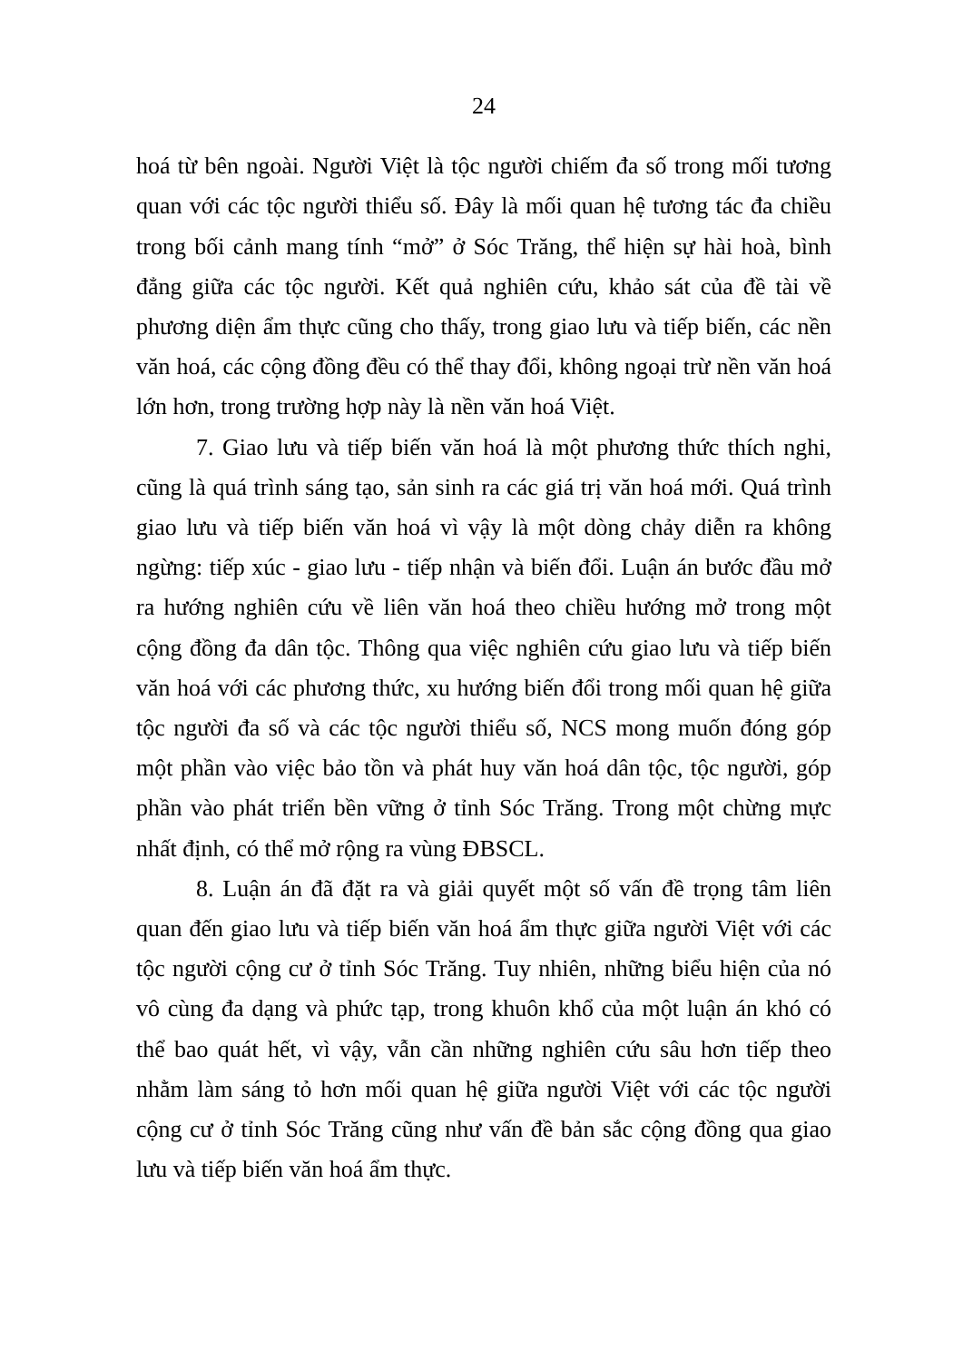24
hoá từ bên ngoài. Người Việt là tộc người chiếm đa số trong mối tương quan với các tộc người thiểu số. Đây là mối quan hệ tương tác đa chiều trong bối cảnh mang tính “mở” ở Sóc Trăng, thể hiện sự hài hoà, bình đẳng giữa các tộc người. Kết quả nghiên cứu, khảo sát của đề tài về phương diện ẩm thực cũng cho thấy, trong giao lưu và tiếp biến, các nền văn hoá, các cộng đồng đều có thể thay đổi, không ngoại trừ nền văn hoá lớn hơn, trong trường hợp này là nền văn hoá Việt.
7. Giao lưu và tiếp biến văn hoá là một phương thức thích nghi, cũng là quá trình sáng tạo, sản sinh ra các giá trị văn hoá mới. Quá trình giao lưu và tiếp biến văn hoá vì vậy là một dòng chảy diễn ra không ngừng: tiếp xúc - giao lưu - tiếp nhận và biến đổi. Luận án bước đầu mở ra hướng nghiên cứu về liên văn hoá theo chiều hướng mở trong một cộng đồng đa dân tộc. Thông qua việc nghiên cứu giao lưu và tiếp biến văn hoá với các phương thức, xu hướng biến đổi trong mối quan hệ giữa tộc người đa số và các tộc người thiểu số, NCS mong muốn đóng góp một phần vào việc bảo tồn và phát huy văn hoá dân tộc, tộc người, góp phần vào phát triển bền vững ở tỉnh Sóc Trăng. Trong một chừng mực nhất định, có thể mở rộng ra vùng ĐBSCL.
8. Luận án đã đặt ra và giải quyết một số vấn đề trọng tâm liên quan đến giao lưu và tiếp biến văn hoá ẩm thực giữa người Việt với các tộc người cộng cư ở tỉnh Sóc Trăng. Tuy nhiên, những biểu hiện của nó vô cùng đa dạng và phức tạp, trong khuôn khổ của một luận án khó có thể bao quát hết, vì vậy, vẫn cần những nghiên cứu sâu hơn tiếp theo nhằm làm sáng tỏ hơn mối quan hệ giữa người Việt với các tộc người cộng cư ở tỉnh Sóc Trăng cũng như vấn đề bản sắc cộng đồng qua giao lưu và tiếp biến văn hoá ẩm thực.